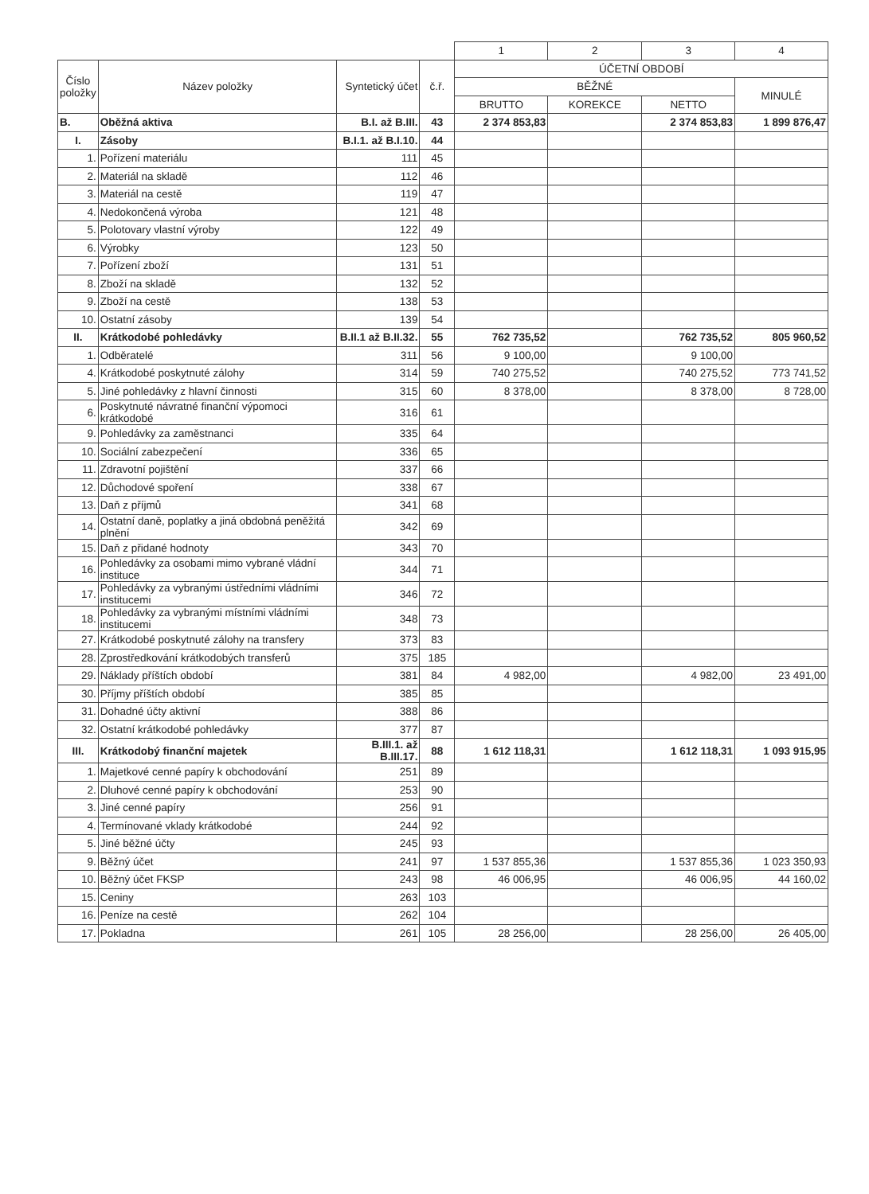| | | | | 1 | 2 | 3 | 4 |
| Číslo položky | Název položky | Syntetický účet | č.ř. | ÚČETNÍ OBDOBÍ | | | |
| | | | | BĚŽNÉ | | | MINULÉ |
| | | | | BRUTTO | KOREKCE | NETTO | |
| B. | Oběžná aktiva | B.I. až B.III. | 43 | 2 374 853,83 | | 2 374 853,83 | 1 899 876,47 |
| I. | Zásoby | B.I.1. až B.I.10. | 44 | | | | |
| 1. | Pořízení materiálu | 111 | 45 | | | | |
| 2. | Materiál na skladě | 112 | 46 | | | | |
| 3. | Materiál na cestě | 119 | 47 | | | | |
| 4. | Nedokončená výroba | 121 | 48 | | | | |
| 5. | Polotovary vlastní výroby | 122 | 49 | | | | |
| 6. | Výrobky | 123 | 50 | | | | |
| 7. | Pořízení zboží | 131 | 51 | | | | |
| 8. | Zboží na skladě | 132 | 52 | | | | |
| 9. | Zboží na cestě | 138 | 53 | | | | |
| 10. | Ostatní zásoby | 139 | 54 | | | | |
| II. | Krátkodobé pohledávky | B.II.1 až B.II.32. | 55 | 762 735,52 | | 762 735,52 | 805 960,52 |
| 1. | Odběratelé | 311 | 56 | 9 100,00 | | 9 100,00 | |
| 4. | Krátkodobé poskytnuté zálohy | 314 | 59 | 740 275,52 | | 740 275,52 | 773 741,52 |
| 5. | Jiné pohledávky z hlavní činnosti | 315 | 60 | 8 378,00 | | 8 378,00 | 8 728,00 |
| 6. | Poskytnuté návratné finanční výpomoci krátkodobé | 316 | 61 | | | | |
| 9. | Pohledávky za zaměstnanci | 335 | 64 | | | | |
| 10. | Sociální zabezpečení | 336 | 65 | | | | |
| 11. | Zdravotní pojištění | 337 | 66 | | | | |
| 12. | Důchodové spoření | 338 | 67 | | | | |
| 13. | Daň z příjmů | 341 | 68 | | | | |
| 14. | Ostatní daně, poplatky a jiná obdobná peněžitá plnění | 342 | 69 | | | | |
| 15. | Daň z přidané hodnoty | 343 | 70 | | | | |
| 16. | Pohledávky za osobami mimo vybrané vládní instituce | 344 | 71 | | | | |
| 17. | Pohledávky za vybranými ústředními vládními institucemi | 346 | 72 | | | | |
| 18. | Pohledávky za vybranými místními vládními institucemi | 348 | 73 | | | | |
| 27. | Krátkodobé poskytnuté zálohy na transfery | 373 | 83 | | | | |
| 28. | Zprostředkování krátkodobých transferů | 375 | 185 | | | | |
| 29. | Náklady příštích období | 381 | 84 | 4 982,00 | | 4 982,00 | 23 491,00 |
| 30. | Příjmy příštích období | 385 | 85 | | | | |
| 31. | Dohadné účty aktivní | 388 | 86 | | | | |
| 32. | Ostatní krátkodobé pohledávky | 377 | 87 | | | | |
| III. | Krátkodobý finanční majetek | B.III.1. až B.III.17. | 88 | 1 612 118,31 | | 1 612 118,31 | 1 093 915,95 |
| 1. | Majetkové cenné papíry k obchodování | 251 | 89 | | | | |
| 2. | Dluhové cenné papíry k obchodování | 253 | 90 | | | | |
| 3. | Jiné cenné papíry | 256 | 91 | | | | |
| 4. | Termínované vklady krátkodobé | 244 | 92 | | | | |
| 5. | Jiné běžné účty | 245 | 93 | | | | |
| 9. | Běžný účet | 241 | 97 | 1 537 855,36 | | 1 537 855,36 | 1 023 350,93 |
| 10. | Běžný účet FKSP | 243 | 98 | 46 006,95 | | 46 006,95 | 44 160,02 |
| 15. | Ceniny | 263 | 103 | | | | |
| 16. | Peníze na cestě | 262 | 104 | | | | |
| 17. | Pokladna | 261 | 105 | 28 256,00 | | 28 256,00 | 26 405,00 |